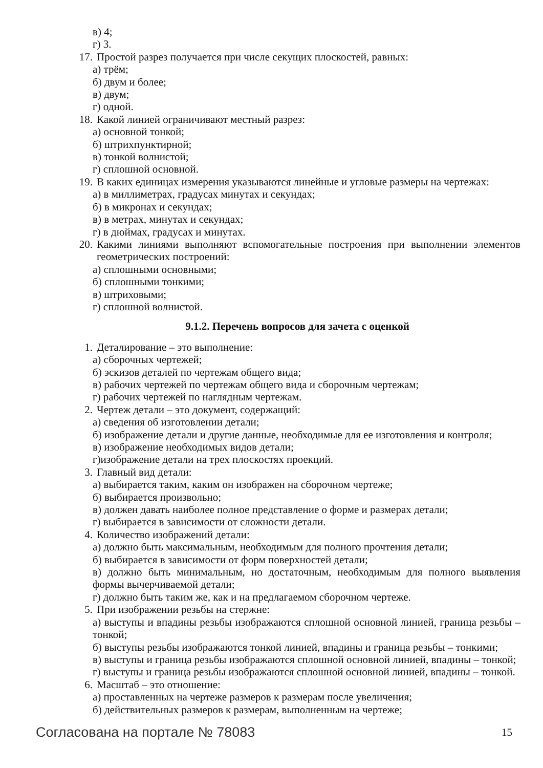в) 4;
г) 3.
17. Простой разрез получается при числе секущих плоскостей, равных:
а) трём;
б) двум и более;
в) двум;
г) одной.
18. Какой линией ограничивают местный разрез:
а) основной тонкой;
б) штрихпунктирной;
в) тонкой волнистой;
г) сплошной основной.
19. В каких единицах измерения указываются линейные и угловые размеры на чертежах:
а) в миллиметрах, градусах минутах и секундах;
б) в микронах и секундах;
в) в метрах, минутах и секундах;
г) в дюймах, градусах и минутах.
20. Какими линиями выполняют вспомогательные построения при выполнении элементов геометрических построений:
а) сплошными основными;
б) сплошными тонкими;
в) штриховыми;
г) сплошной волнистой.
9.1.2. Перечень вопросов для зачета с оценкой
1. Деталирование – это выполнение:
а) сборочных чертежей;
б) эскизов деталей по чертежам общего вида;
в) рабочих чертежей по чертежам общего вида и сборочным чертежам;
г) рабочих чертежей по наглядным чертежам.
2. Чертеж детали – это документ, содержащий:
а) сведения об изготовлении детали;
б) изображение детали и другие данные, необходимые для ее изготовления и контроля;
в) изображение необходимых видов детали;
г)изображение детали на трех плоскостях проекций.
3. Главный вид детали:
а) выбирается таким, каким он изображен на сборочном чертеже;
б) выбирается произвольно;
в) должен давать наиболее полное представление о форме и размерах детали;
г) выбирается в зависимости от сложности детали.
4. Количество изображений детали:
а) должно быть максимальным, необходимым для полного прочтения детали;
б) выбирается в зависимости от форм поверхностей детали;
в) должно быть минимальным, но достаточным, необходимым для полного выявления формы вычерчиваемой детали;
г) должно быть таким же, как и на предлагаемом сборочном чертеже.
5. При изображении резьбы на стержне:
а) выступы и впадины резьбы изображаются сплошной основной линией, граница резьбы – тонкой;
б) выступы резьбы изображаются тонкой линией, впадины и граница резьбы – тонкими;
в) выступы и граница резьбы изображаются сплошной основной линией, впадины – тонкой;
г) выступы и граница резьбы изображаются сплошной основной линией, впадины – тонкой.
6. Масштаб – это отношение:
а) проставленных на чертеже размеров к размерам после увеличения;
б) действительных размеров к размерам, выполненным на чертеже;
Согласована на портале № 78083 15